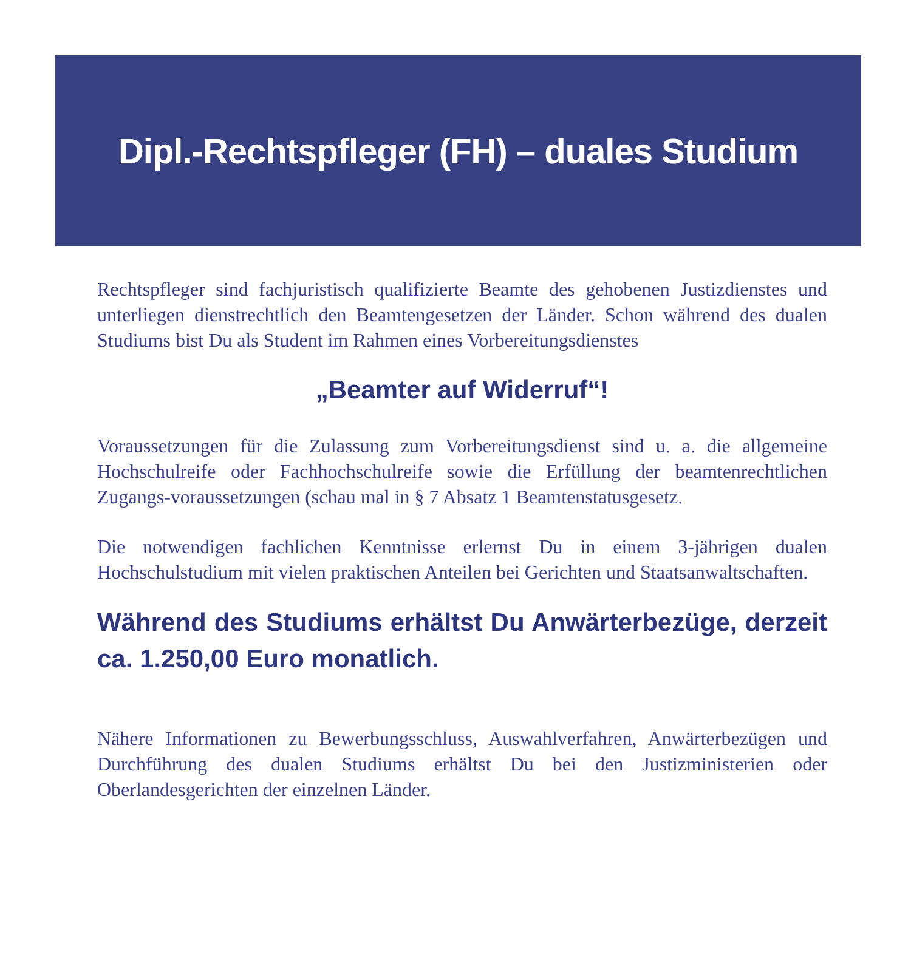Dipl.-Rechtspfleger (FH) – duales Studium
Rechtspfleger sind fachjuristisch qualifizierte Beamte des gehobenen Justizdienstes und unterliegen dienstrechtlich den Beamtengesetzen der Länder. Schon während des dualen Studiums bist Du als Student im Rahmen eines Vorbereitungsdienstes
„Beamter auf Widerruf“!
Voraussetzungen für die Zulassung zum Vorbereitungsdienst sind u. a. die allgemeine Hochschulreife oder Fachhochschulreife sowie die Erfüllung der beamtenrechtlichen Zugangs-voraussetzungen (schau mal in § 7 Absatz 1 Beamtenstatusgesetz.
Die notwendigen fachlichen Kenntnisse erlernst Du in einem 3-jährigen dualen Hochschulstudium mit vielen praktischen Anteilen bei Gerichten und Staatsanwaltschaften.
Während des Studiums erhältst Du Anwärterbezüge, derzeit ca. 1.250,00 Euro monatlich.
Nähere Informationen zu Bewerbungsschluss, Auswahlverfahren, Anwärterbezügen und Durchführung des dualen Studiums erhältst Du bei den Justizministerien oder Oberlandesgerichten der einzelnen Länder.